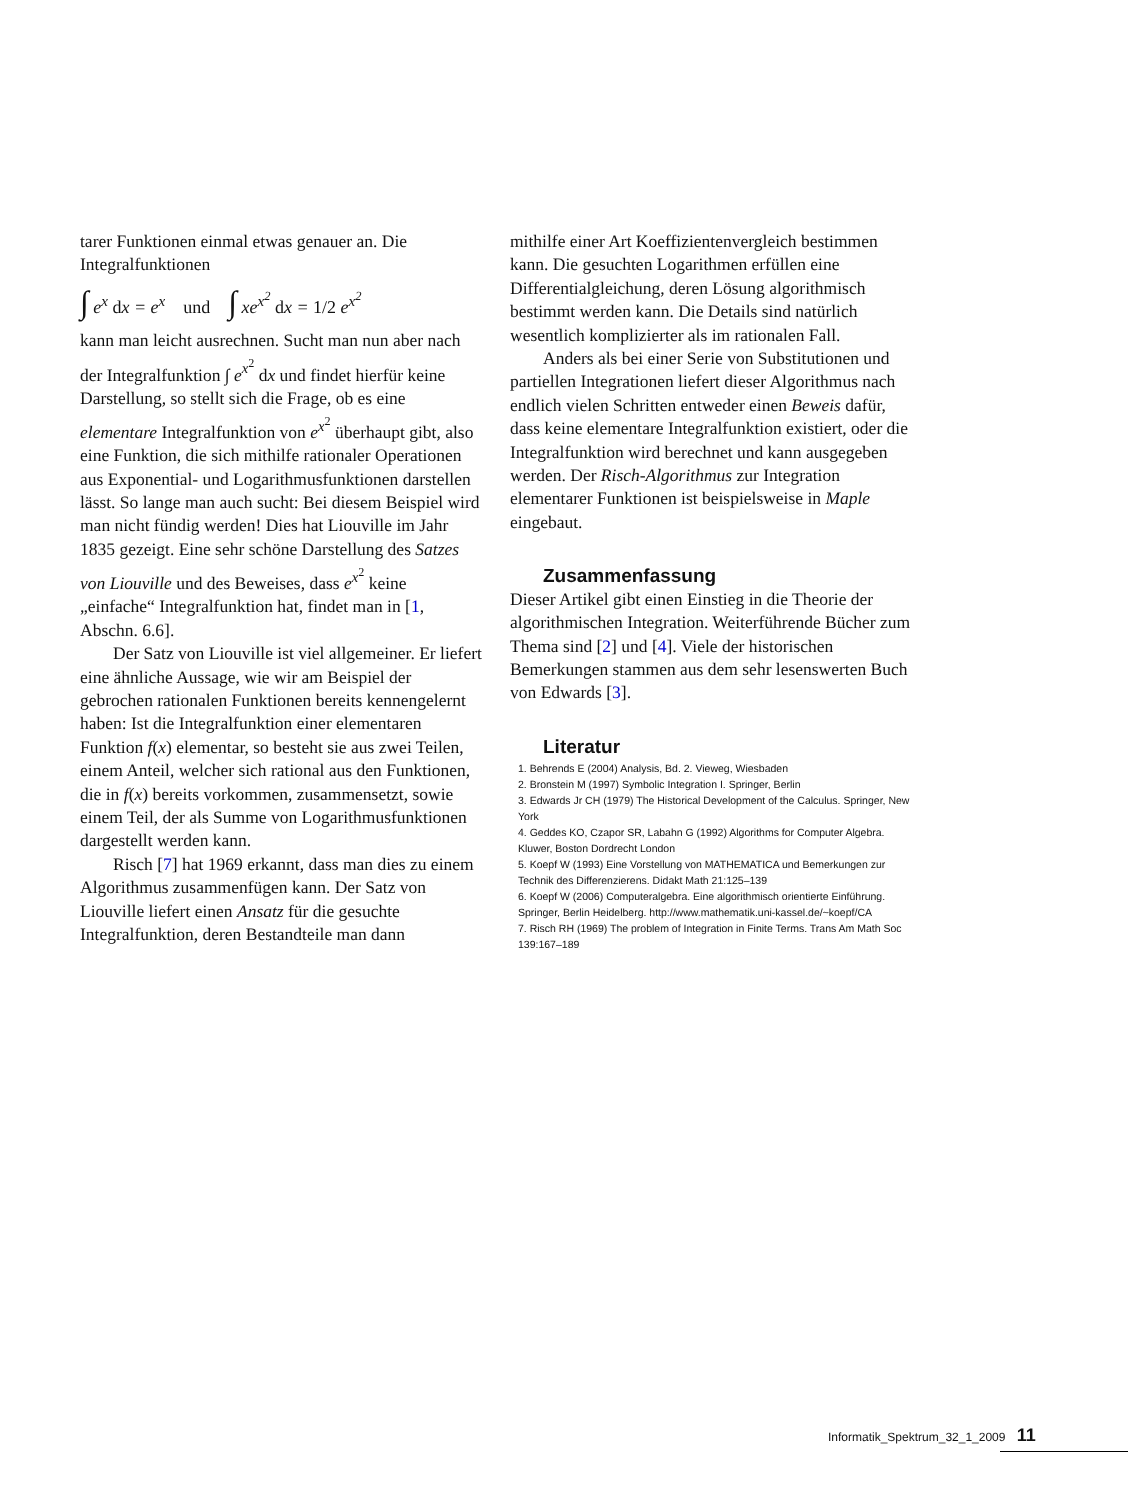tarer Funktionen einmal etwas genauer an. Die Integralfunktionen
∫ e<sup>x</sup> dx = e<sup>x</sup> und ∫ xe<sup>x<sup>2</sup></sup> dx = 1/2 e<sup>x<sup>2</sup></sup>
kann man leicht ausrechnen. Sucht man nun aber nach der Integralfunktion ∫ e<sup>x<sup>2</sup></sup> dx und findet hierfür keine Darstellung, so stellt sich die Frage, ob es eine elementare Integralfunktion von e<sup>x<sup>2</sup></sup> überhaupt gibt, also eine Funktion, die sich mithilfe rationaler Operationen aus Exponential- und Logarithmusfunktionen darstellen lässt. So lange man auch sucht: Bei diesem Beispiel wird man nicht fündig werden! Dies hat Liouville im Jahr 1835 gezeigt. Eine sehr schöne Darstellung des Satzes von Liouville und des Beweises, dass e<sup>x<sup>2</sup></sup> keine „einfache“ Integralfunktion hat, findet man in [1, Abschn. 6.6].
Der Satz von Liouville ist viel allgemeiner. Er liefert eine ähnliche Aussage, wie wir am Beispiel der gebrochen rationalen Funktionen bereits kennengelernt haben: Ist die Integralfunktion einer elementaren Funktion f(x) elementar, so besteht sie aus zwei Teilen, einem Anteil, welcher sich rational aus den Funktionen, die in f(x) bereits vorkommen, zusammensetzt, sowie einem Teil, der als Summe von Logarithmusfunktionen dargestellt werden kann.
Risch [7] hat 1969 erkannt, dass man dies zu einem Algorithmus zusammenfügen kann. Der Satz von Liouville liefert einen Ansatz für die gesuchte Integralfunktion, deren Bestandteile man dann
mithilfe einer Art Koeffizientenvergleich bestimmen kann. Die gesuchten Logarithmen erfüllen eine Differentialgleichung, deren Lösung algorithmisch bestimmt werden kann. Die Details sind natürlich wesentlich komplizierter als im rationalen Fall.
Anders als bei einer Serie von Substitutionen und partiellen Integrationen liefert dieser Algorithmus nach endlich vielen Schritten entweder einen Beweis dafür, dass keine elementare Integralfunktion existiert, oder die Integralfunktion wird berechnet und kann ausgegeben werden. Der Risch-Algorithmus zur Integration elementarer Funktionen ist beispielsweise in Maple eingebaut.
Zusammenfassung
Dieser Artikel gibt einen Einstieg in die Theorie der algorithmischen Integration. Weiterführende Bücher zum Thema sind [2] und [4]. Viele der historischen Bemerkungen stammen aus dem sehr lesenswerten Buch von Edwards [3].
Literatur
1. Behrends E (2004) Analysis, Bd. 2. Vieweg, Wiesbaden
2. Bronstein M (1997) Symbolic Integration I. Springer, Berlin
3. Edwards Jr CH (1979) The Historical Development of the Calculus. Springer, New York
4. Geddes KO, Czapor SR, Labahn G (1992) Algorithms for Computer Algebra. Kluwer, Boston Dordrecht London
5. Koepf W (1993) Eine Vorstellung von MATHEMATICA und Bemerkungen zur Technik des Differenzierens. Didakt Math 21:125–139
6. Koepf W (2006) Computeralgebra. Eine algorithmisch orientierte Einführung. Springer, Berlin Heidelberg. http://www.mathematik.uni-kassel.de/~koepf/CA
7. Risch RH (1969) The problem of Integration in Finite Terms. Trans Am Math Soc 139:167–189
Informatik_Spektrum_32_1_2009 11